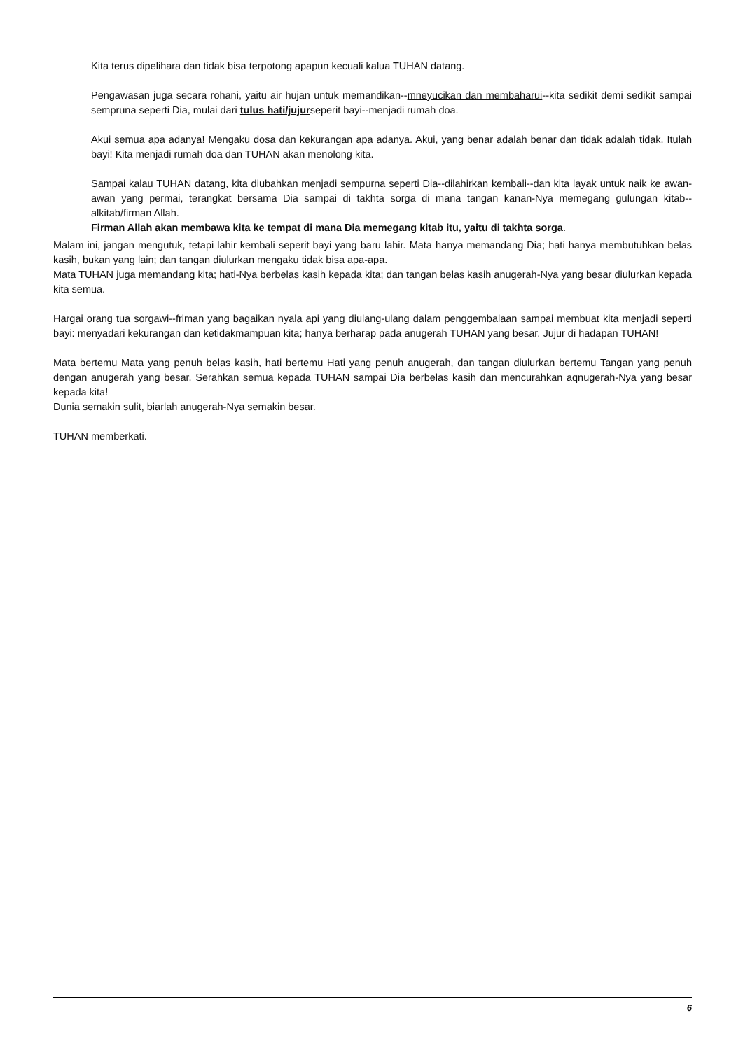Kita terus dipelihara dan tidak bisa terpotong apapun kecuali kalua TUHAN datang.
Pengawasan juga secara rohani, yaitu air hujan untuk memandikan--mneyucikan dan membaharui--kita sedikit demi sedikit sampai sempruna seperti Dia, mulai dari tulus hati/jujurseperit bayi--menjadi rumah doa.
Akui semua apa adanya! Mengaku dosa dan kekurangan apa adanya. Akui, yang benar adalah benar dan tidak adalah tidak. Itulah bayi! Kita menjadi rumah doa dan TUHAN akan menolong kita.
Sampai kalau TUHAN datang, kita diubahkan menjadi sempurna seperti Dia--dilahirkan kembali--dan kita layak untuk naik ke awan-awan yang permai, terangkat bersama Dia sampai di takhta sorga di mana tangan kanan-Nya memegang gulungan kitab--alkitab/firman Allah.
Firman Allah akan membawa kita ke tempat di mana Dia memegang kitab itu, yaitu di takhta sorga.
Malam ini, jangan mengutuk, tetapi lahir kembali seperit bayi yang baru lahir. Mata hanya memandang Dia; hati hanya membutuhkan belas kasih, bukan yang lain; dan tangan diulurkan mengaku tidak bisa apa-apa.
Mata TUHAN juga memandang kita; hati-Nya berbelas kasih kepada kita; dan tangan belas kasih anugerah-Nya yang besar diulurkan kepada kita semua.
Hargai orang tua sorgawi--friman yang bagaikan nyala api yang diulang-ulang dalam penggembalaan sampai membuat kita menjadi seperti bayi: menyadari kekurangan dan ketidakmampuan kita; hanya berharap pada anugerah TUHAN yang besar. Jujur di hadapan TUHAN!
Mata bertemu Mata yang penuh belas kasih, hati bertemu Hati yang penuh anugerah, dan tangan diulurkan bertemu Tangan yang penuh dengan anugerah yang besar. Serahkan semua kepada TUHAN sampai Dia berbelas kasih dan mencurahkan aqnugerah-Nya yang besar kepada kita!
Dunia semakin sulit, biarlah anugerah-Nya semakin besar.
TUHAN memberkati.
6